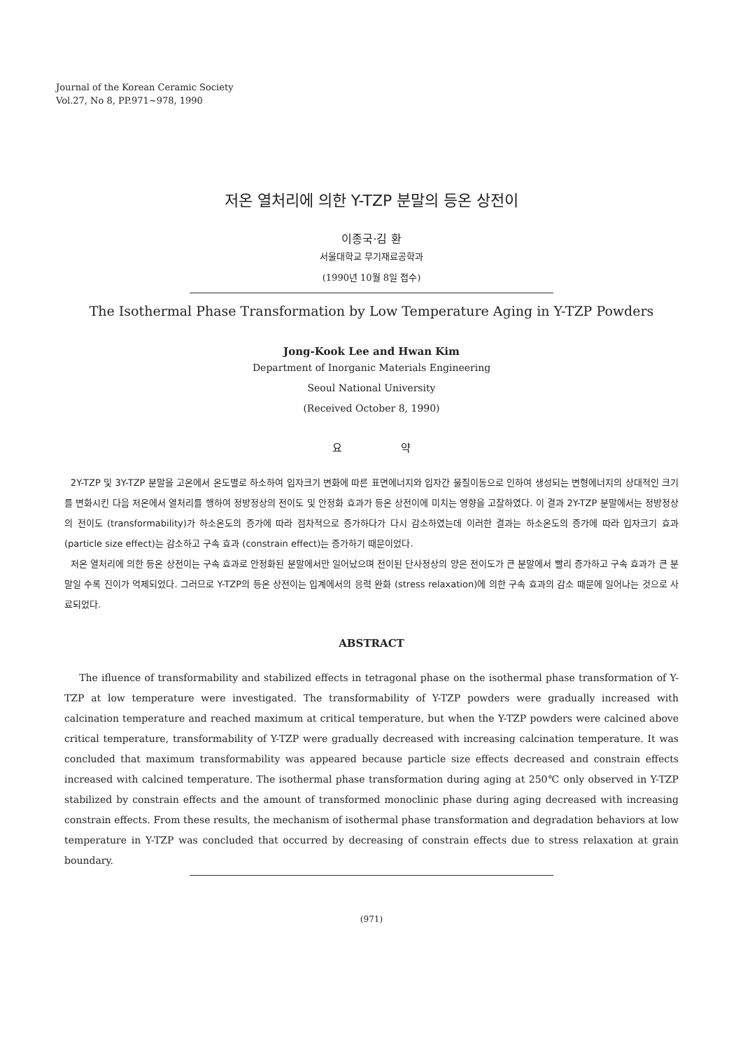Journal of the Korean Ceramic Society
Vol.27, No 8, PP.971~978, 1990
저온 열처리에 의한 Y-TZP 분말의 등온 상전이
이종국·김 환
서울대학교 무기재료공학과
(1990년 10월 8일 접수)
The Isothermal Phase Transformation by Low Temperature Aging in Y-TZP Powders
Jong-Kook Lee and Hwan Kim
Department of Inorganic Materials Engineering
Seoul National University
(Received October 8, 1990)
요 약
2Y-TZP 및 3Y-TZP 분말을 고온에서 온도별로 하소하여 입자크기 변화에 따른 표면에너지와 입자간 물질이동으로 인하여 생성되는 변형에너지의 상대적인 크기를 변화시킨 다음 저온에서 열처리를 행하여 정방정상의 전이도 및 안정화 효과가 등온 상전이에 미치는 영향을 고찰하였다. 이 결과 2Y-TZP 분말에서는 정방정상의 전이도 (transformability)가 하소온도의 증가에 따라 점차적으로 증가하다가 다시 감소하였는데 이러한 결과는 하소온도의 증가에 따라 입자크기 효과 (particle size effect)는 감소하고 구속 효과 (constrain effect)는 증가하기 때문이었다.
저온 열처리에 의한 등온 상전이는 구속 효과로 안정화된 분말에서만 일어났으며 전이된 단사정상의 양은 전이도가 큰 분말에서 빨리 증가하고 구속 효과가 큰 분말일 수록 진이가 억제되었다. 그러므로 Y-TZP의 등온 상전이는 입계에서의 응력 완화 (stress relaxation)에 의한 구속 효과의 감소 때문에 일어나는 것으로 사료되었다.
ABSTRACT
The ifluence of transformability and stabilized effects in tetragonal phase on the isothermal phase transformation of Y-TZP at low temperature were investigated. The transformability of Y-TZP powders were gradually increased with calcination temperature and reached maximum at critical temperature, but when the Y-TZP powders were calcined above critical temperature, transformability of Y-TZP were gradually decreased with increasing calcination temperature. It was concluded that maximum transformability was appeared because particle size effects decreased and constrain effects increased with calcined temperature. The isothermal phase transformation during aging at 250℃ only observed in Y-TZP stabilized by constrain effects and the amount of transformed monoclinic phase during aging decreased with increasing constrain effects. From these results, the mechanism of isothermal phase transformation and degradation behaviors at low temperature in Y-TZP was concluded that occurred by decreasing of constrain effects due to stress relaxation at grain boundary.
(971)